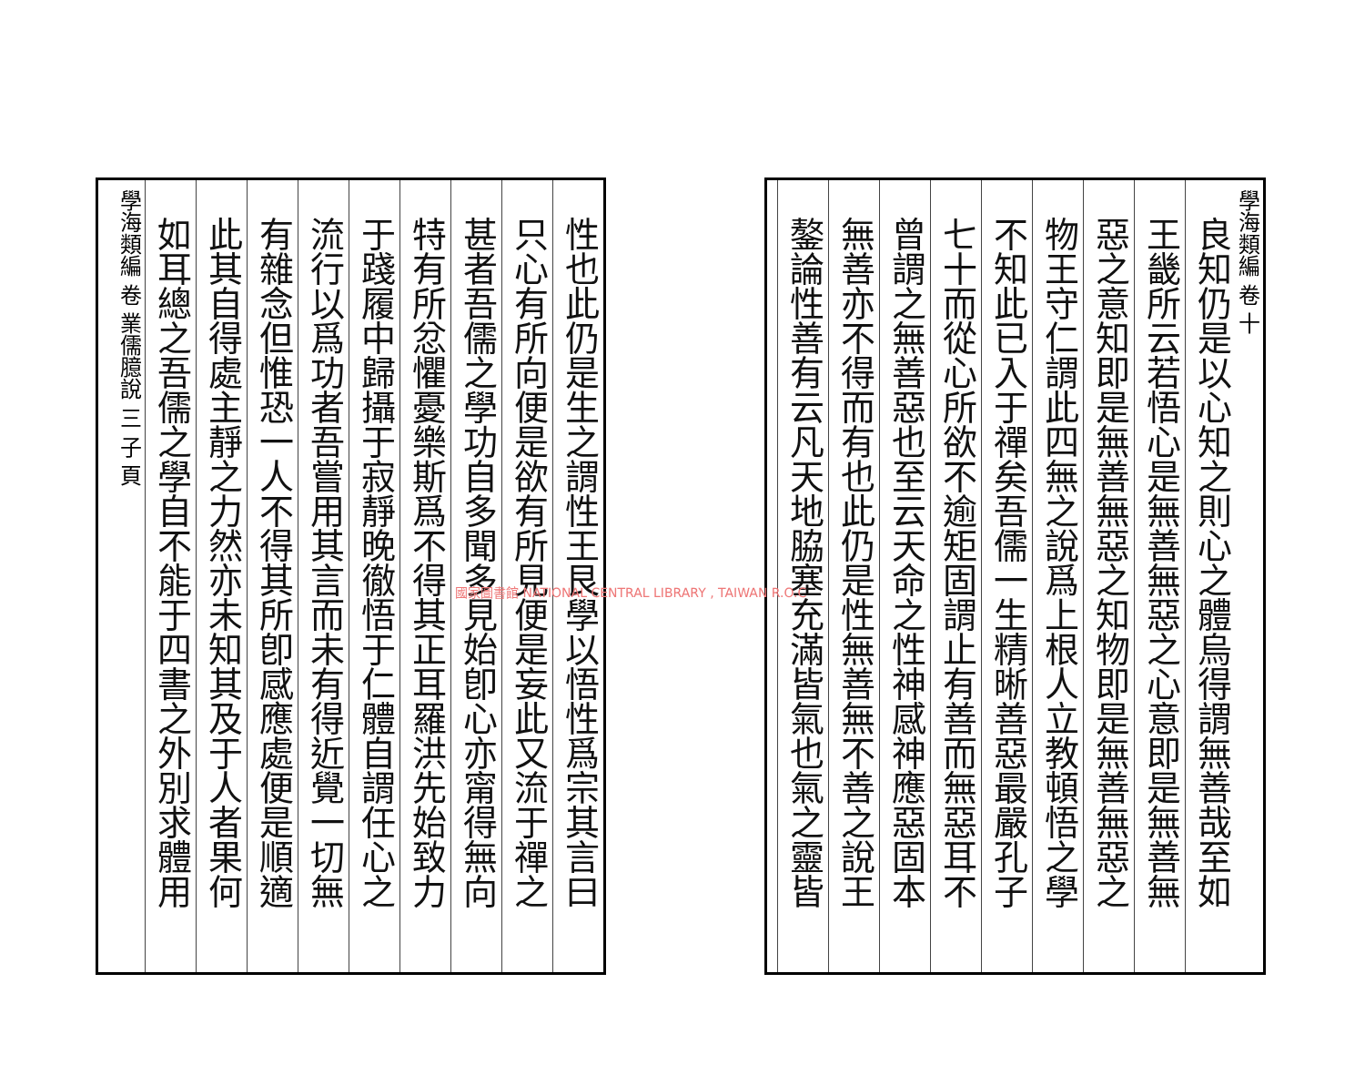學海類編 卷 十
良知仍是以心知之則心之體烏得謂無善哉至如
王畿所云若悟心是無善無惡之心意即是無善無
惡之意知即是無善無惡之知物即是無善無惡之
物王守仁謂此四無之說爲上根人立教頓悟之學
不知此已入于禪矣吾儒一生精晰善惡最嚴孔子
七十而從心所欲不逾矩固謂止有善而無惡耳不
曾謂之無善惡也至云天命之性神感神應惡固本
無善亦不得而有也此仍是性無善無不善之說王
鏊論性善有云凡天地脇塞充滿皆氣也氣之靈皆
性也此仍是生之謂性王艮學以悟性爲宗其言曰
只心有所向便是欲有所見便是妄此又流于禪之
甚者吾儒之學功自多聞多見始卽心亦甯得無向
特有所忿懼憂樂斯爲不得其正耳羅洪先始致力
于踐履中歸攝于寂靜晚徹悟于仁體自謂任心之
流行以爲功者吾嘗用其言而未有得近覺一切無
有雜念但惟恐一人不得其所卽感應處便是順適
此其自得處主靜之力然亦未知其及于人者果何
如耳總之吾儒之學自不能于四書之外別求體用
學海類編 卷 業儒臆說 三 子 頁
國家圖書館 NATIONAL CENTRAL LIBRARY , TAIWAN R.O.C